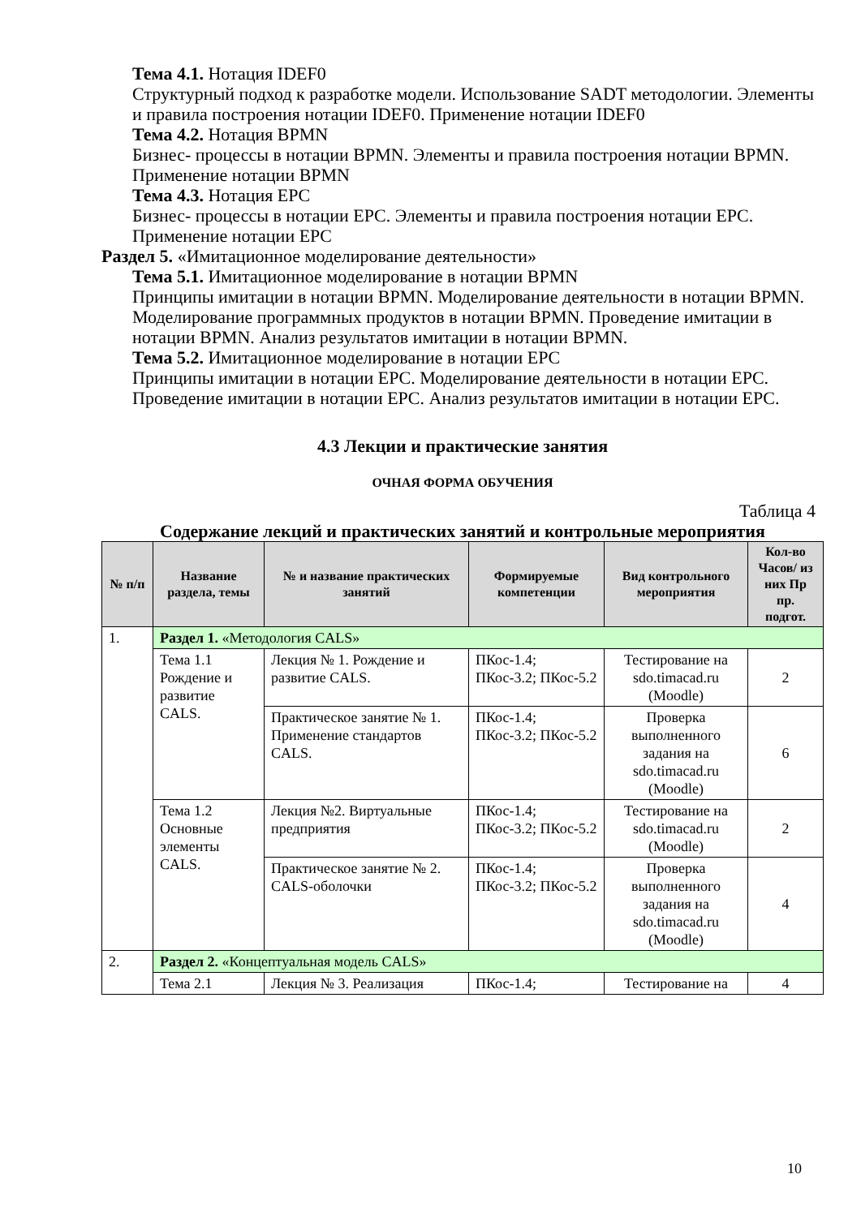Тема 4.1. Нотация IDEF0
Структурный подход к разработке модели. Использование SADT методологии. Элементы и правила построения нотации IDEF0. Применение нотации IDEF0
Тема 4.2. Нотация BPMN
Бизнес- процессы в нотации BPMN. Элементы и правила построения нотации BPMN. Применение нотации BPMN
Тема 4.3. Нотация EPC
Бизнес- процессы в нотации EPC. Элементы и правила построения нотации EPC. Применение нотации EPC
Раздел 5. «Имитационное моделирование деятельности»
Тема 5.1. Имитационное моделирование в нотации BPMN
Принципы имитации в нотации BPMN. Моделирование деятельности в нотации BPMN. Моделирование программных продуктов в нотации BPMN. Проведение имитации в нотации BPMN. Анализ результатов имитации в нотации BPMN.
Тема 5.2. Имитационное моделирование в нотации EPC
Принципы имитации в нотации EPC. Моделирование деятельности в нотации EPC. Проведение имитации в нотации EPC. Анализ результатов имитации в нотации EPC.
4.3 Лекции и практические занятия
ОЧНАЯ ФОРМА ОБУЧЕНИЯ
Таблица 4
Содержание лекций и практических занятий и контрольные мероприятия
| № п/п | Название раздела, темы | № и название практических занятий | Формируемые компетенции | Вид контрольного мероприятия | Кол-во Часов/ из них Пр пр. подгот. |
| --- | --- | --- | --- | --- | --- |
| 1. | Раздел 1. «Методология CALS» | | | | |
| | Тема 1.1 Рождение и развитие CALS. | Лекция № 1. Рождение и развитие CALS. | ПКос-1.4; ПКос-3.2; ПКос-5.2 | Тестирование на sdo.timacad.ru (Moodle) | 2 |
| | | Практическое занятие № 1. Применение стандартов CALS. | ПКос-1.4; ПКос-3.2; ПКос-5.2 | Проверка выполненного задания на sdo.timacad.ru (Moodle) | 6 |
| | Тема 1.2 Основные элементы CALS. | Лекция №2. Виртуальные предприятия | ПКос-1.4; ПКос-3.2; ПКос-5.2 | Тестирование на sdo.timacad.ru (Moodle) | 2 |
| | | Практическое занятие № 2. CALS-оболочки | ПКос-1.4; ПКос-3.2; ПКос-5.2 | Проверка выполненного задания на sdo.timacad.ru (Moodle) | 4 |
| 2. | Раздел 2. «Концептуальная модель CALS» | | | | |
| | Тема 2.1 | Лекция № 3. Реализация | ПКос-1.4; | Тестирование на | 4 |
10